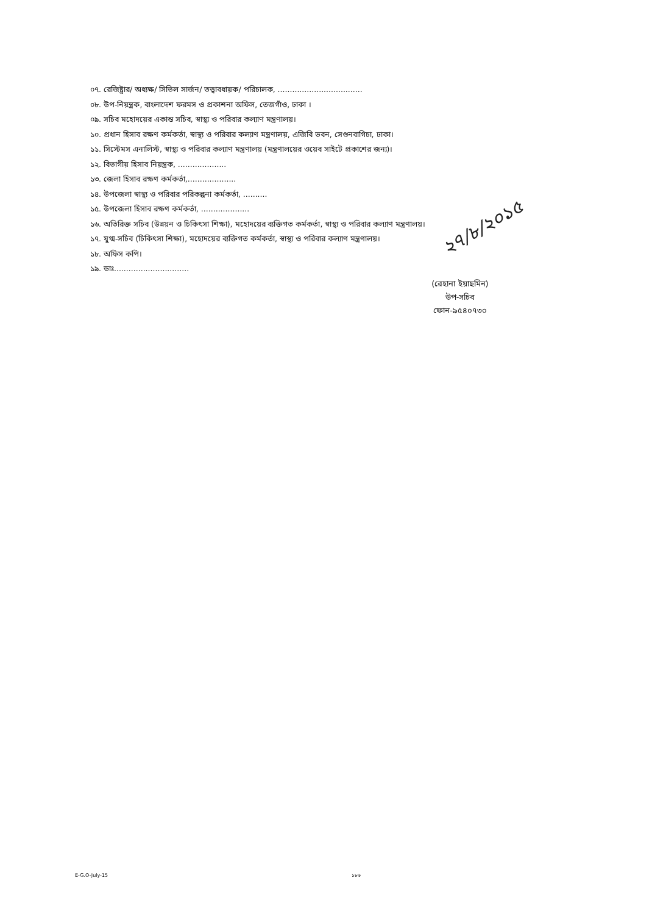০৭. রেজিষ্ট্রার/ অধ্যক্ষ/ সিভিল সার্জন/ তত্ত্বাবধায়ক/ পরিচালক, ...................................
০৮. উপ-নিয়ন্ত্রক, বাংলাদেশ ফরমস ও প্রকাশনা অফিস, তেজগাঁও, ঢাকা ।
০৯. সচিব মহোদয়ের একান্ত সচিব, স্বাস্থ্য ও পরিবার কল্যাণ মন্ত্রণালয়।
১০. প্রধান হিসাব রক্ষণ কর্মকর্তা, স্বাস্থ্য ও পরিবার কল্যাণ মন্ত্রণালয়, এজিবি ভবন, সেগুনবাগিচা, ঢাকা।
১১. সিস্টেমস এনালিস্ট, স্বাস্থ্য ও পরিবার কল্যাণ মন্ত্রণালয় (মন্ত্রণালয়ের ওয়েব সাইটে প্রকাশের জন্য)।
১২. বিভাগীয় হিসাব নিয়ন্ত্রক, ....................
১৩. জেলা হিসাব রক্ষণ কর্মকর্তা,....................
১৪. উপজেলা স্বাস্থ্য ও পরিবার পরিকল্পনা কর্মকর্তা, ..........
১৫. উপজেলা হিসাব রক্ষণ কর্মকর্তা, ....................
১৬. অতিরিক্ত সচিব (উন্নয়ন ও চিকিৎসা শিক্ষা), মহোদয়ের ব্যক্তিগত কর্মকর্তা, স্বাস্থ্য ও পরিবার কল্যাণ মন্ত্রণালয়।
১৭. যুগ্ম-সচিব (চিকিৎসা শিক্ষা), মহোদয়ের ব্যক্তিগত কর্মকর্তা, স্বাস্থ্য ও পরিবার কল্যাণ মন্ত্রণালয়।
১৮. অফিস কপি।
১৯. ডাঃ...............................
২৭/৮/২০১৫
(রেহানা ইয়াছমিন)
উপ-সচিব
ফোন-৯৫৪০৭৩০
E-G.O-July-15 ১৮৬